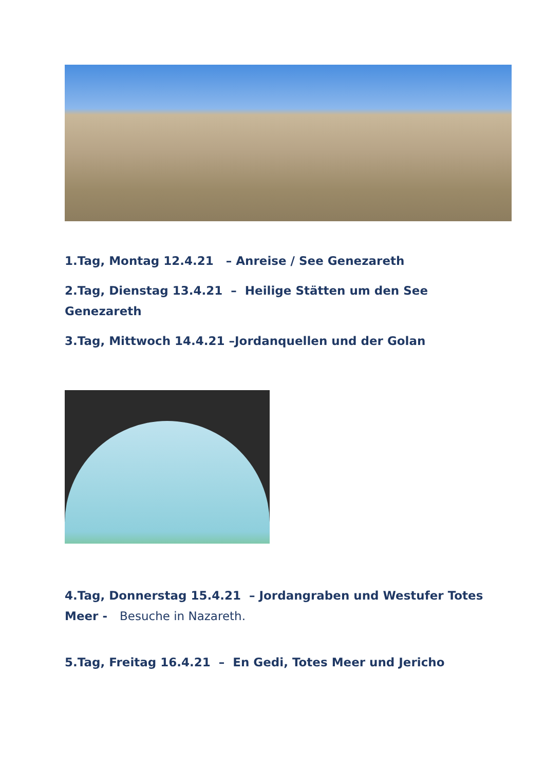1.Tag, Montag 12.4.21 – Anreise / See Genezareth
2.Tag, Dienstag 13.4.21 – Heilige Stätten um den See Genezareth
3.Tag, Mittwoch 14.4.21 –Jordanquellen und der Golan
4.Tag, Donnerstag 15.4.21 – Jordangraben und Westufer Totes Meer - Besuche in Nazareth.
5.Tag, Freitag 16.4.21 – En Gedi, Totes Meer und Jericho